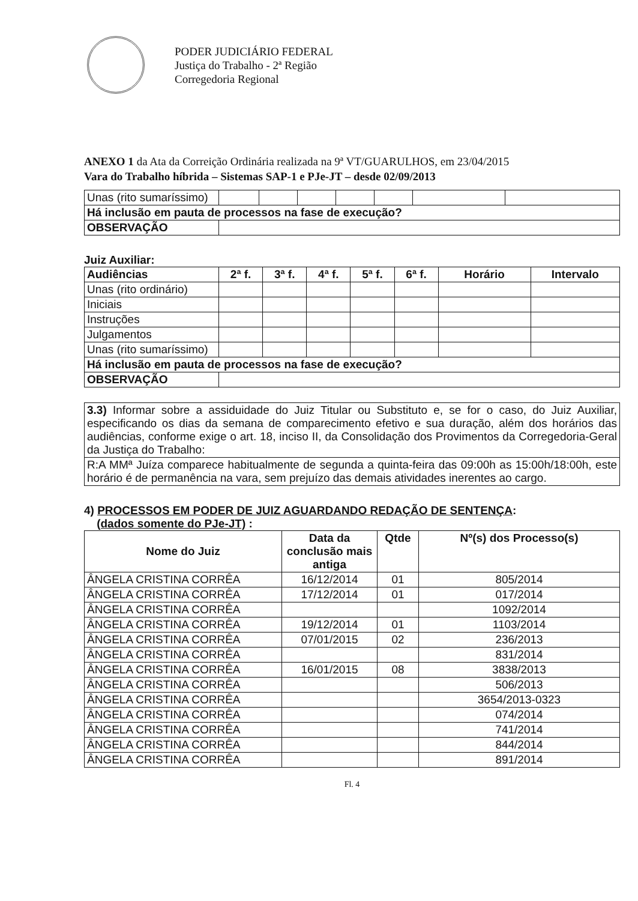PODER JUDICIÁRIO FEDERAL
Justiça do Trabalho - 2ª Região
Corregedoria Regional
ANEXO 1 da Ata da Correição Ordinária realizada na 9ª VT/GUARULHOS, em 23/04/2015
Vara do Trabalho híbrida – Sistemas SAP-1 e PJe-JT – desde 02/09/2013
| Unas (rito sumaríssimo) | | | | | | | |
| Há inclusão em pauta de processos na fase de execução? | | | | | | | |
| OBSERVAÇÃO | | | | | | | |
Juiz Auxiliar:
| Audiências | 2ª f. | 3ª f. | 4ª f. | 5ª f. | 6ª f. | Horário | Intervalo |
| --- | --- | --- | --- | --- | --- | --- | --- |
| Unas (rito ordinário) | | | | | | | |
| Iniciais | | | | | | | |
| Instruções | | | | | | | |
| Julgamentos | | | | | | | |
| Unas (rito sumaríssimo) | | | | | | | |
| Há inclusão em pauta de processos na fase de execução? | | | | | | | |
| OBSERVAÇÃO | | | | | | | |
| 3.3) Informar sobre a assiduidade do Juiz Titular ou Substituto e, se for o caso, do Juiz Auxiliar, especificando os dias da semana de comparecimento efetivo e sua duração, além dos horários das audiências, conforme exige o art. 18, inciso II, da Consolidação dos Provimentos da Corregedoria-Geral da Justiça do Trabalho: |
| R:A MMª Juíza comparece habitualmente de segunda a quinta-feira das 09:00h as 15:00h/18:00h, este horário é de permanência na vara, sem prejuízo das demais atividades inerentes ao cargo. |
4) PROCESSOS EM PODER DE JUIZ AGUARDANDO REDAÇÃO DE SENTENÇA:
(dados somente do PJe-JT) :
| Nome do Juiz | Data da conclusão mais antiga | Qtde | Nº(s) dos Processo(s) |
| --- | --- | --- | --- |
| ÂNGELA CRISTINA CORRÊA | 16/12/2014 | 01 | 805/2014 |
| ÂNGELA CRISTINA CORRÊA | 17/12/2014 | 01 | 017/2014 |
| ÂNGELA CRISTINA CORRÊA | | | 1092/2014 |
| ÂNGELA CRISTINA CORRÊA | 19/12/2014 | 01 | 1103/2014 |
| ÂNGELA CRISTINA CORRÊA | 07/01/2015 | 02 | 236/2013 |
| ÂNGELA CRISTINA CORRÊA | | | 831/2014 |
| ÂNGELA CRISTINA CORRÊA | 16/01/2015 | 08 | 3838/2013 |
| ÂNGELA CRISTINA CORRÊA | | | 506/2013 |
| ÂNGELA CRISTINA CORRÊA | | | 3654/2013-0323 |
| ÂNGELA CRISTINA CORRÊA | | | 074/2014 |
| ÂNGELA CRISTINA CORRÊA | | | 741/2014 |
| ÂNGELA CRISTINA CORRÊA | | | 844/2014 |
| ÂNGELA CRISTINA CORRÊA | | | 891/2014 |
Fl. 4